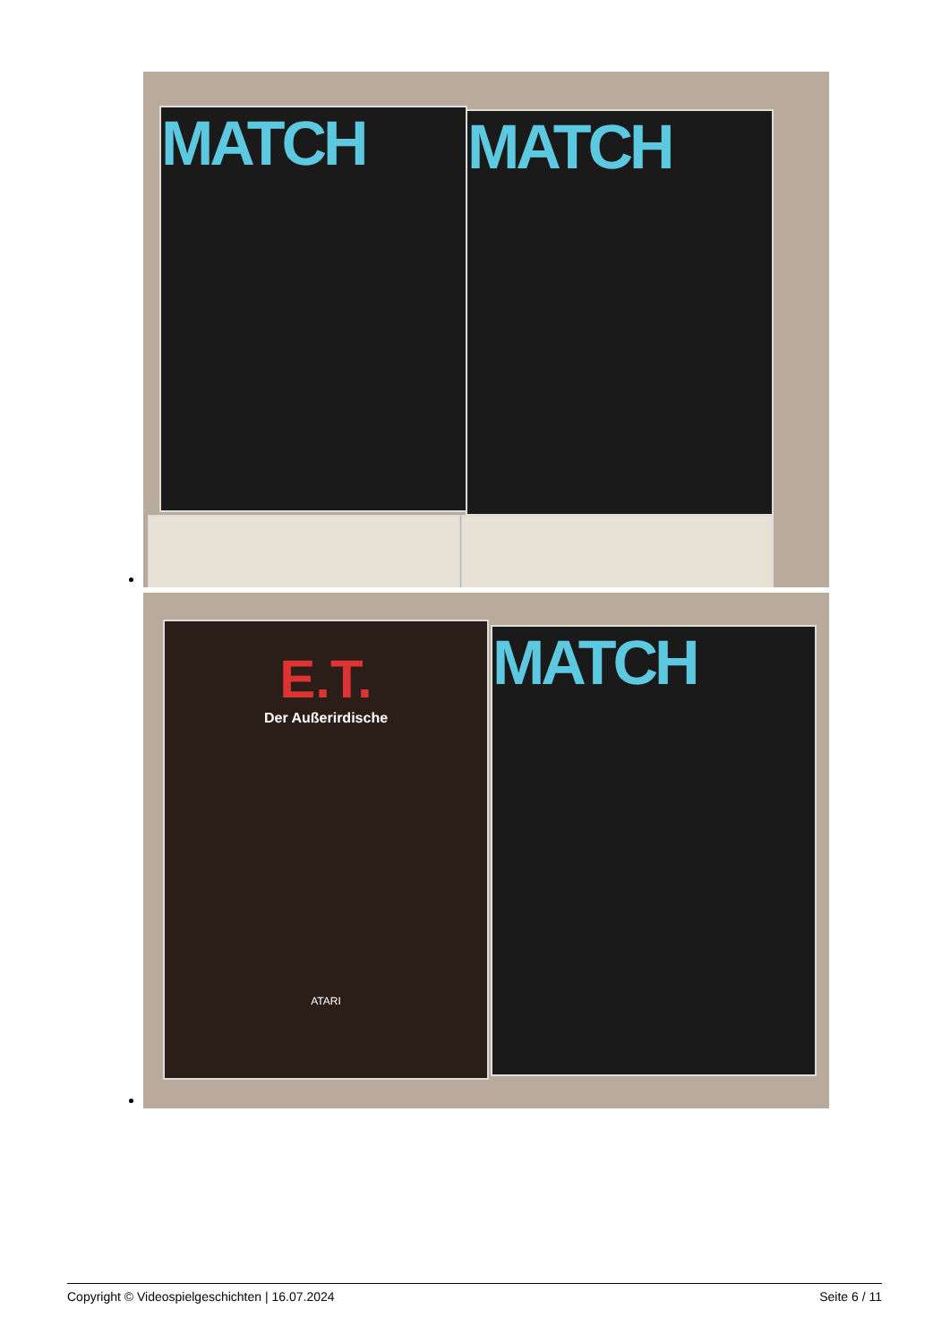MATCH MATCH
E.T.
Der Außerirdische
ATARI
MATCH
Copyright © Videospielgeschichten | 16.07.2024 Seite 6 / 11